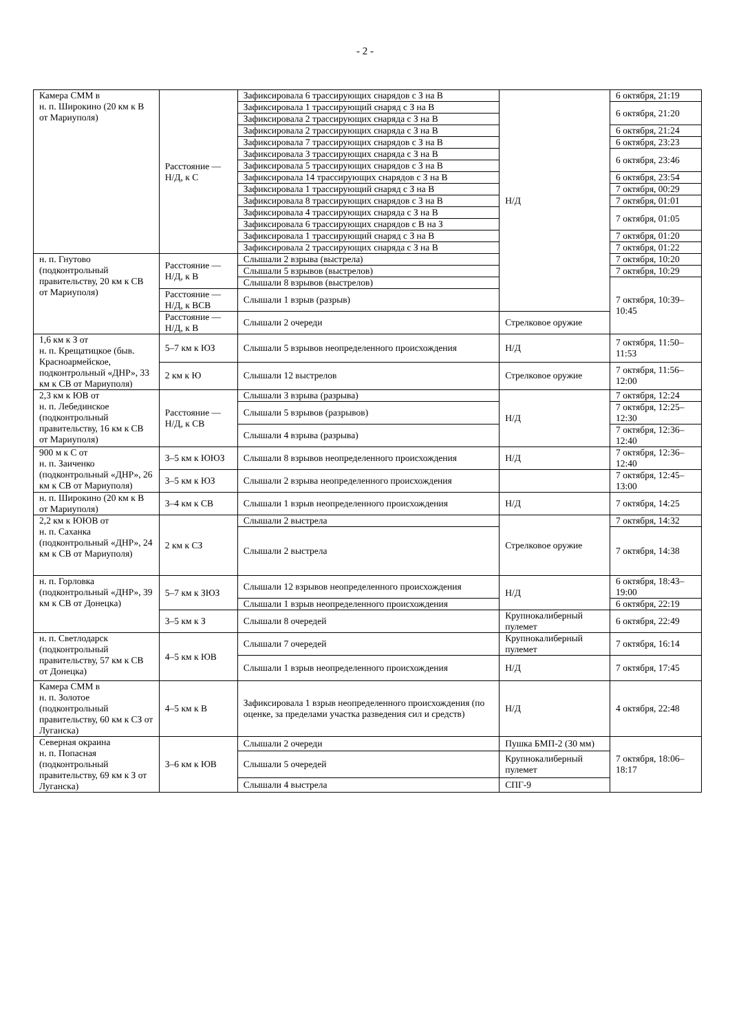- 2 -
| Камера СММ в н. п. Широкино (20 км к В от Мариуполя) | Расстояние — Н/Д, к С | Зафиксировала 6 трассирующих снарядов с З на В | Н/Д | 6 октября, 21:19 |
| | | Зафиксировала 1 трассирующий снаряд с З на В | | 6 октября, 21:20 |
| | | Зафиксировала 2 трассирующих снаряда с З на В | | |
| | | Зафиксировала 2 трассирующих снаряда с З на В | | 6 октября, 21:24 |
| | | Зафиксировала 7 трассирующих снарядов с З на В | | 6 октября, 23:23 |
| | | Зафиксировала 3 трассирующих снаряда с З на В | | 6 октября, 23:46 |
| | | Зафиксировала 5 трассирующих снарядов с З на В | | |
| | | Зафиксировала 14 трассирующих снарядов с З на В | | 6 октября, 23:54 |
| | | Зафиксировала 1 трассирующий снаряд с З на В | | 7 октября, 00:29 |
| | | Зафиксировала 8 трассирующих снарядов с З на В | | 7 октября, 01:01 |
| | | Зафиксировала 4 трассирующих снаряда с З на В | | 7 октября, 01:05 |
| | | Зафиксировала 6 трассирующих снарядов с В на З | | |
| | | Зафиксировала 1 трассирующий снаряд с З на В | | 7 октября, 01:20 |
| | | Зафиксировала 2 трассирующих снаряда с З на В | | 7 октября, 01:22 |
| н. п. Гнутово (подконтрольный правительству, 20 км к СВ от Мариуполя) | Расстояние — Н/Д, к В | Слышали 2 взрыва (выстрела) | | 7 октября, 10:20 |
| | | Слышали 5 взрывов (выстрелов) | | 7 октября, 10:29 |
| | | Слышали 8 взрывов (выстрелов) | | 7 октября, 10:39–10:45 |
| | Расстояние — Н/Д, к ВСВ | Слышали 1 взрыв (разрыв) | | |
| | Расстояние — Н/Д, к В | Слышали 2 очереди | Стрелковое оружие | |
| 1,6 км к З от н. п. Крещатицкое (быв. Красноармейское, подконтрольный «ДНР», 33 км к СВ от Мариуполя) | 5–7 км к ЮЗ | Слышали 5 взрывов неопределенного происхождения | Н/Д | 7 октября, 11:50–11:53 |
| | 2 км к Ю | Слышали 12 выстрелов | Стрелковое оружие | 7 октября, 11:56–12:00 |
| 2,3 км к ЮВ от н. п. Лебединское (подконтрольный правительству, 16 км к СВ от Мариуполя) | Расстояние — Н/Д, к СВ | Слышали 3 взрыва (разрыва) | Н/Д | 7 октября, 12:24 |
| | | Слышали 5 взрывов (разрывов) | | 7 октября, 12:25–12:30 |
| | | Слышали 4 взрыва (разрыва) | | 7 октября, 12:36–12:40 |
| 900 м к С от н. п. Заиченко (подконтрольный «ДНР», 26 км к СВ от Мариуполя) | 3–5 км к ЮЮЗ | Слышали 8 взрывов неопределенного происхождения | Н/Д | 7 октября, 12:36–12:40 |
| | 3–5 км к ЮЗ | Слышали 2 взрыва неопределенного происхождения | | 7 октября, 12:45–13:00 |
| н. п. Широкино (20 км к В от Мариуполя) | 3–4 км к СВ | Слышали 1 взрыв неопределенного происхождения | Н/Д | 7 октября, 14:25 |
| 2,2 км к ЮЮВ от н. п. Саханка (подконтрольный «ДНР», 24 км к СВ от Мариуполя) | 2 км к СЗ | Слышали 2 выстрела | Стрелковое оружие | 7 октября, 14:32 |
| | | Слышали 2 выстрела | | 7 октября, 14:38 |
| н. п. Горловка (подконтрольный «ДНР», 39 км к СВ от Донецка) | 5–7 км к ЗЮЗ | Слышали 12 взрывов неопределенного происхождения | Н/Д | 6 октября, 18:43–19:00 |
| | | Слышали 1 взрыв неопределенного происхождения | | 6 октября, 22:19 |
| | 3–5 км к З | Слышали 8 очередей | Крупнокалиберный пулемет | 6 октября, 22:49 |
| н. п. Светлодарск (подконтрольный правительству, 57 км к СВ от Донецка) | 4–5 км к ЮВ | Слышали 7 очередей | Крупнокалиберный пулемет | 7 октября, 16:14 |
| | | Слышали 1 взрыв неопределенного происхождения | Н/Д | 7 октября, 17:45 |
| Камера СММ в н. п. Золотое (подконтрольный правительству, 60 км к СЗ от Луганска) | 4–5 км к В | Зафиксировала 1 взрыв неопределенного происхождения (по оценке, за пределами участка разведения сил и средств) | Н/Д | 4 октября, 22:48 |
| Северная окраина н. п. Попасная (подконтрольный правительству, 69 км к З от Луганска) | 3–6 км к ЮВ | Слышали 2 очереди | Пушка БМП-2 (30 мм) | 7 октября, 18:06–18:17 |
| | | Слышали 5 очередей | Крупнокалиберный пулемет | |
| | | Слышали 4 выстрела | СПГ-9 | |